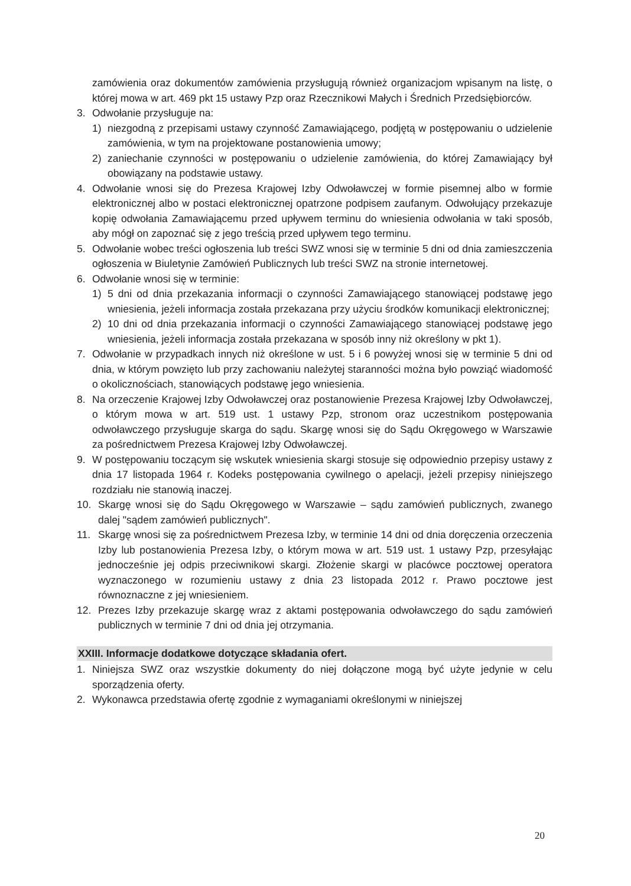zamówienia oraz dokumentów zamówienia przysługują również organizacjom wpisanym na listę, o której mowa w art. 469 pkt 15 ustawy Pzp oraz Rzecznikowi Małych i Średnich Przedsiębiorców.
3. Odwołanie przysługuje na:
1) niezgodną z przepisami ustawy czynność Zamawiającego, podjętą w postępowaniu o udzielenie zamówienia, w tym na projektowane postanowienia umowy;
2) zaniechanie czynności w postępowaniu o udzielenie zamówienia, do której Zamawiający był obowiązany na podstawie ustawy.
4. Odwołanie wnosi się do Prezesa Krajowej Izby Odwoławczej w formie pisemnej albo w formie elektronicznej albo w postaci elektronicznej opatrzone podpisem zaufanym. Odwołujący przekazuje kopię odwołania Zamawiającemu przed upływem terminu do wniesienia odwołania w taki sposób, aby mógł on zapoznać się z jego treścią przed upływem tego terminu.
5. Odwołanie wobec treści ogłoszenia lub treści SWZ wnosi się w terminie 5 dni od dnia zamieszczenia ogłoszenia w Biuletynie Zamówień Publicznych lub treści SWZ na stronie internetowej.
6. Odwołanie wnosi się w terminie:
1) 5 dni od dnia przekazania informacji o czynności Zamawiającego stanowiącej podstawę jego wniesienia, jeżeli informacja została przekazana przy użyciu środków komunikacji elektronicznej;
2) 10 dni od dnia przekazania informacji o czynności Zamawiającego stanowiącej podstawę jego wniesienia, jeżeli informacja została przekazana w sposób inny niż określony w pkt 1).
7. Odwołanie w przypadkach innych niż określone w ust. 5 i 6 powyżej wnosi się w terminie 5 dni od dnia, w którym powzięto lub przy zachowaniu należytej staranności można było powziąć wiadomość o okolicznościach, stanowiących podstawę jego wniesienia.
8. Na orzeczenie Krajowej Izby Odwoławczej oraz postanowienie Prezesa Krajowej Izby Odwoławczej, o którym mowa w art. 519 ust. 1 ustawy Pzp, stronom oraz uczestnikom postępowania odwoławczego przysługuje skarga do sądu. Skargę wnosi się do Sądu Okręgowego w Warszawie za pośrednictwem Prezesa Krajowej Izby Odwoławczej.
9. W postępowaniu toczącym się wskutek wniesienia skargi stosuje się odpowiednio przepisy ustawy z dnia 17 listopada 1964 r. Kodeks postępowania cywilnego o apelacji, jeżeli przepisy niniejszego rozdziału nie stanowią inaczej.
10. Skargę wnosi się do Sądu Okręgowego w Warszawie – sądu zamówień publicznych, zwanego dalej "sądem zamówień publicznych".
11. Skargę wnosi się za pośrednictwem Prezesa Izby, w terminie 14 dni od dnia doręczenia orzeczenia Izby lub postanowienia Prezesa Izby, o którym mowa w art. 519 ust. 1 ustawy Pzp, przesyłając jednocześnie jej odpis przeciwnikowi skargi. Złożenie skargi w placówce pocztowej operatora wyznaczonego w rozumieniu ustawy z dnia 23 listopada 2012 r. Prawo pocztowe jest równoznaczne z jej wniesieniem.
12. Prezes Izby przekazuje skargę wraz z aktami postępowania odwoławczego do sądu zamówień publicznych w terminie 7 dni od dnia jej otrzymania.
XXIII. Informacje dodatkowe dotyczące składania ofert.
1. Niniejsza SWZ oraz wszystkie dokumenty do niej dołączone mogą być użyte jedynie w celu sporządzenia oferty.
2. Wykonawca przedstawia ofertę zgodnie z wymaganiami określonymi w niniejszej
20